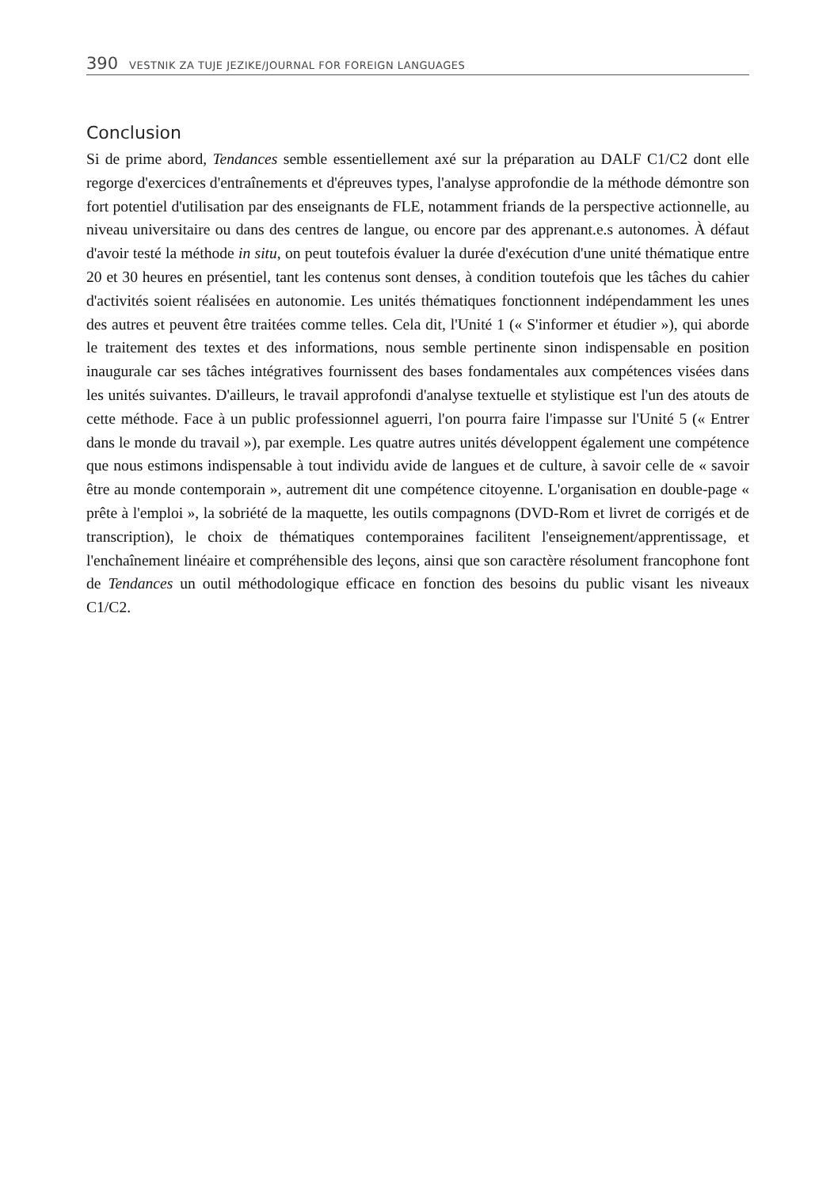390 VESTNIK ZA TUJE JEZIKE/JOURNAL FOR FOREIGN LANGUAGES
Conclusion
Si de prime abord, Tendances semble essentiellement axé sur la préparation au DALF C1/C2 dont elle regorge d'exercices d'entraînements et d'épreuves types, l'analyse approfondie de la méthode démontre son fort potentiel d'utilisation par des enseignants de FLE, notamment friands de la perspective actionnelle, au niveau universitaire ou dans des centres de langue, ou encore par des apprenant.e.s autonomes. À défaut d'avoir testé la méthode in situ, on peut toutefois évaluer la durée d'exécution d'une unité thématique entre 20 et 30 heures en présentiel, tant les contenus sont denses, à condition toutefois que les tâches du cahier d'activités soient réalisées en autonomie. Les unités thématiques fonctionnent indépendamment les unes des autres et peuvent être traitées comme telles. Cela dit, l'Unité 1 (« S'informer et étudier »), qui aborde le traitement des textes et des informations, nous semble pertinente sinon indispensable en position inaugurale car ses tâches intégratives fournissent des bases fondamentales aux compétences visées dans les unités suivantes. D'ailleurs, le travail approfondi d'analyse textuelle et stylistique est l'un des atouts de cette méthode. Face à un public professionnel aguerri, l'on pourra faire l'impasse sur l'Unité 5 (« Entrer dans le monde du travail »), par exemple. Les quatre autres unités développent également une compétence que nous estimons indispensable à tout individu avide de langues et de culture, à savoir celle de « savoir être au monde contemporain », autrement dit une compétence citoyenne. L'organisation en double-page « prête à l'emploi », la sobriété de la maquette, les outils compagnons (DVD-Rom et livret de corrigés et de transcription), le choix de thématiques contemporaines facilitent l'enseignement/apprentissage, et l'enchaînement linéaire et compréhensible des leçons, ainsi que son caractère résolument francophone font de Tendances un outil méthodologique efficace en fonction des besoins du public visant les niveaux C1/C2.